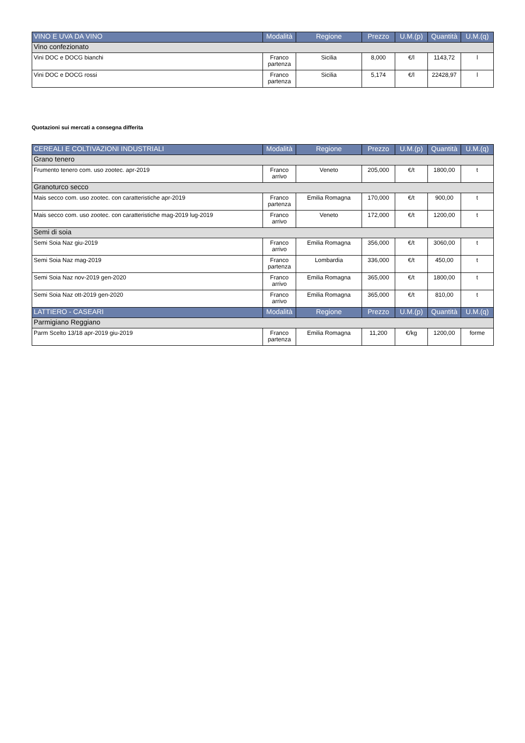| VINO E UVA DA VINO | Modalità | Regione | Prezzo | U.M.(p) | Quantità | U.M.(q) |
| --- | --- | --- | --- | --- | --- | --- |
| Vino confezionato | | | | | | |
| Vini DOC e DOCG bianchi | Franco partenza | Sicilia | 8,000 | €/l | 1143,72 | l |
| Vini DOC e DOCG rossi | Franco partenza | Sicilia | 5,174 | €/l | 22428,97 | l |
Quotazioni sui mercati a consegna differita
| CEREALI E COLTIVAZIONI INDUSTRIALI | Modalità | Regione | Prezzo | U.M.(p) | Quantità | U.M.(q) |
| --- | --- | --- | --- | --- | --- | --- |
| Grano tenero | | | | | | |
| Frumento tenero com. uso zootec. apr-2019 | Franco arrivo | Veneto | 205,000 | €/t | 1800,00 | t |
| Granoturco secco | | | | | | |
| Mais secco com. uso zootec. con caratteristiche apr-2019 | Franco partenza | Emilia Romagna | 170,000 | €/t | 900,00 | t |
| Mais secco com. uso zootec. con caratteristiche mag-2019 lug-2019 | Franco arrivo | Veneto | 172,000 | €/t | 1200,00 | t |
| Semi di soia | | | | | | |
| Semi Soia Naz giu-2019 | Franco arrivo | Emilia Romagna | 356,000 | €/t | 3060,00 | t |
| Semi Soia Naz mag-2019 | Franco partenza | Lombardia | 336,000 | €/t | 450,00 | t |
| Semi Soia Naz nov-2019 gen-2020 | Franco arrivo | Emilia Romagna | 365,000 | €/t | 1800,00 | t |
| Semi Soia Naz ott-2019 gen-2020 | Franco arrivo | Emilia Romagna | 365,000 | €/t | 810,00 | t |
| LATTIERO - CASEARI | Modalità | Regione | Prezzo | U.M.(p) | Quantità | U.M.(q) |
| Parmigiano Reggiano | | | | | | |
| Parm Scelto 13/18 apr-2019 giu-2019 | Franco partenza | Emilia Romagna | 11,200 | €/kg | 1200,00 | forme |